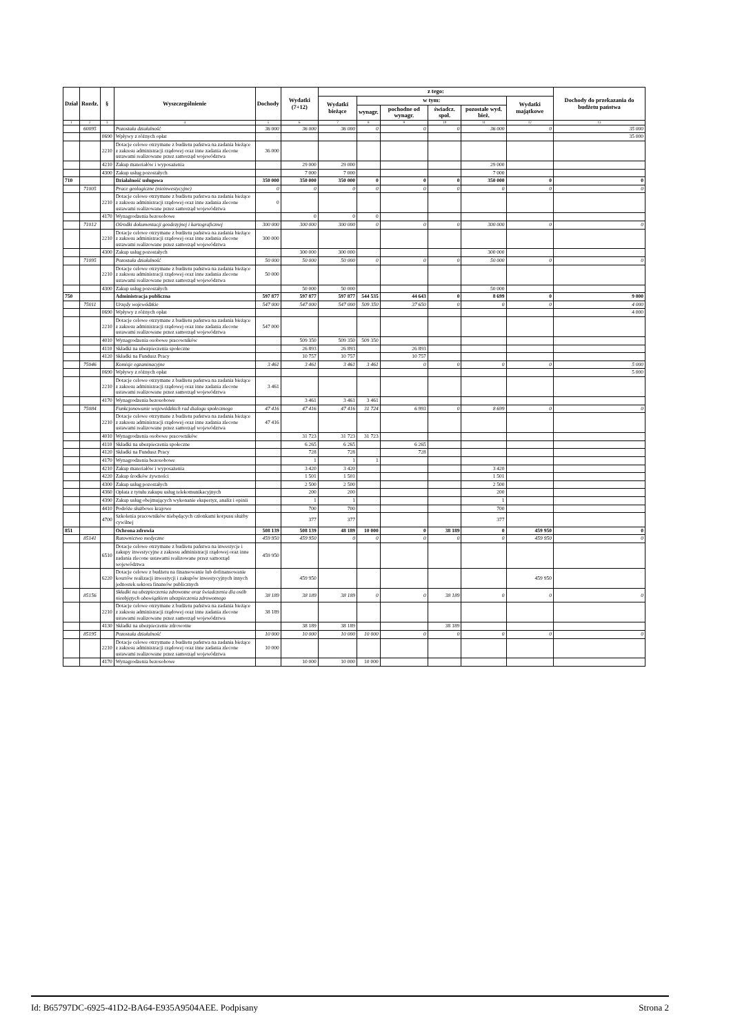| Dział | Rozdz. | § | Wyszczególnienie | Dochody | Wydatki (7+12) | z tego: | | | | | | Dochody do przekazania do budżetu państwa |
| --- | --- | --- | --- | --- | --- | --- | --- | --- | --- | --- | --- | --- |
| | | | | | | Wydatki bieżące | w tym: | | | | Wydatki majątkowe | |
| | | | | | | | wynagr. | pochodne od wynagr. | świadcz. społ. | pozostałe wyd. bież. | | |
| 1 | 2 | 3 | 4 | 5 | 6 | 7 | 8 | 9 | 10 | 11 | 12 | 13 |
| | 60095 | | Pozostała działalność | 36 000 | 36 000 | 36 000 | 0 | 0 | 0 | 36 000 | 0 | 35 000 |
| | | 0690 | Wpływy z różnych opłat | | | | | | | | | 35 000 |
| | | 2210 | Dotacje celowe otrzymane z budżetu państwa na zadania bieżące z zakresu administracji rządowej oraz inne zadania zlecone ustawami realizowane przez samorząd województwa | 36 000 | | | | | | | | |
| | | 4210 | Zakup materiałów i wyposażenia | | 29 000 | 29 000 | | | | 29 000 | | |
| | | 4300 | Zakup usług pozostałych | | 7 000 | 7 000 | | | | 7 000 | | |
| 710 | | | Działalność usługowa | 350 000 | 350 000 | 350 000 | 0 | 0 | 0 | 350 000 | 0 | 0 |
| | 71005 | | Prace geologiczne (nieinwestycyjne) | 0 | 0 | 0 | 0 | 0 | 0 | 0 | 0 | 0 |
| | | 2210 | Dotacje celowe otrzymane z budżetu państwa na zadania bieżące z zakresu administracji rządowej oraz inne zadania zlecone ustawami realizowane przez samorząd województwa | 0 | | | | | | | | |
| | | 4170 | Wynagrodzenia bezosobowe | | 0 | 0 | 0 | | | | | |
| | 71012 | | Ośrodki dokumentacji geodezyjnej i kartograficznej | 300 000 | 300 000 | 300 000 | 0 | 0 | 0 | 300 000 | 0 | 0 |
| | | 2210 | Dotacje celowe otrzymane z budżetu państwa na zadania bieżące z zakresu administracji rządowej oraz inne zadania zlecone ustawami realizowane przez samorząd województwa | 300 000 | | | | | | | | |
| | | 4300 | Zakup usług pozostałych | | 300 000 | 300 000 | | | | 300 000 | | |
| | 71095 | | Pozostała działalność | 50 000 | 50 000 | 50 000 | 0 | 0 | 0 | 50 000 | 0 | 0 |
| | | 2210 | Dotacje celowe otrzymane z budżetu państwa na zadania bieżące z zakresu administracji rządowej oraz inne zadania zlecone ustawami realizowane przez samorząd województwa | 50 000 | | | | | | | | |
| | | 4300 | Zakup usług pozostałych | | 50 000 | 50 000 | | | | 50 000 | | |
| 750 | | | Administracja publiczna | 597 877 | 597 877 | 597 877 | 544 535 | 44 643 | 0 | 8 699 | 0 | 9 000 |
| | 75011 | | Urzędy wojewódzkie | 547 000 | 547 000 | 547 000 | 509 350 | 37 650 | 0 | 0 | 0 | 4 000 |
| | | 0690 | Wpływy z różnych opłat | | | | | | | | | 4 000 |
| | | 2210 | Dotacje celowe otrzymane z budżetu państwa na zadania bieżące z zakresu administracji rządowej oraz inne zadania zlecone ustawami realizowane przez samorząd województwa | 547 000 | | | | | | | | |
| | | 4010 | Wynagrodzenia osobowe pracowników | | 509 350 | 509 350 | 509 350 | | | | | |
| | | 4110 | Składki na ubezpieczenia społeczne | | 26 893 | 26 893 | | 26 893 | | | | |
| | | 4120 | Składki na Fundusz Pracy | | 10 757 | 10 757 | | 10 757 | | | | |
| | 75046 | | Komisje egzaminacyjne | 3 461 | 3 461 | 3 461 | 3 461 | 0 | 0 | 0 | 0 | 5 000 |
| | | 0690 | Wpływy z różnych opłat | | | | | | | | | 5 000 |
| | | 2210 | Dotacje celowe otrzymane z budżetu państwa na zadania bieżące z zakresu administracji rządowej oraz inne zadania zlecone ustawami realizowane przez samorząd województwa | 3 461 | | | | | | | | |
| | | 4170 | Wynagrodzenia bezosobowe | | 3 461 | 3 461 | 3 461 | | | | | |
| | 75084 | | Funkcjonowanie wojewódzkich rad dialogu społecznego | 47 416 | 47 416 | 47 416 | 31 724 | 6 993 | 0 | 8 699 | 0 | 0 |
| | | 2210 | Dotacje celowe otrzymane z budżetu państwa na zadania bieżące z zakresu administracji rządowej oraz inne zadania zlecone ustawami realizowane przez samorząd województwa | 47 416 | | | | | | | | |
| | | 4010 | Wynagrodzenia osobowe pracowników | | 31 723 | 31 723 | 31 723 | | | | | |
| | | 4110 | Składki na ubezpieczenia społeczne | | 6 265 | 6 265 | | 6 265 | | | | |
| | | 4120 | Składki na Fundusz Pracy | | 728 | 728 | | 728 | | | | |
| | | 4170 | Wynagrodzenia bezosobowe | | 1 | 1 | 1 | | | | | |
| | | 4210 | Zakup materiałów i wyposażenia | | 3 420 | 3 420 | | | | 3 420 | | |
| | | 4220 | Zakup środków żywności | | 1 501 | 1 501 | | | | 1 501 | | |
| | | 4300 | Zakup usług pozostałych | | 2 500 | 2 500 | | | | 2 500 | | |
| | | 4360 | Opłata z tytułu zakupu usług telekomunikacyjnych | | 200 | 200 | | | | 200 | | |
| | | 4390 | Zakup usług obejmujących wykonanie ekspertyz, analiz i opinii | | 1 | 1 | | | | 1 | | |
| | | 4410 | Podróże służbowe krajowe | | 700 | 700 | | | | 700 | | |
| | | 4700 | Szkolenia pracowników niebędących członkami korpusu służby cywilnej | | 377 | 377 | | | | 377 | | |
| 851 | | | Ochrona zdrowia | 508 139 | 508 139 | 48 189 | 10 000 | 0 | 38 189 | 0 | 459 950 | 0 |
| | 85141 | | Ratownictwo medyczne | 459 950 | 459 950 | 0 | 0 | 0 | 0 | 0 | 459 950 | 0 |
| | | 6510 | Dotacje celowe otrzymane z budżetu państwa na inwestycje i zakupy inwestycyjne z zakresu administracji rządowej oraz inne zadania zlecone ustawami realizowane przez samorząd województwa | 459 950 | | | | | | | | |
| | | 6220 | Dotacje celowe z budżetu na finansowanie lub dofinansowanie kosztów realizacji inwestycji i zakupów inwestycyjnych innych jednostek sektora finansów publicznych | | 459 950 | | | | | | 459 950 | |
| | 85156 | | Składki na ubezpieczenia zdrowotne oraz świadczenia dla osób nieobjętych obowiązkiem ubezpieczenia zdrowotnego | 38 189 | 38 189 | 38 189 | 0 | 0 | 38 189 | 0 | 0 | 0 |
| | | 2210 | Dotacje celowe otrzymane z budżetu państwa na zadania bieżące z zakresu administracji rządowej oraz inne zadania zlecone ustawami realizowane przez samorząd województwa | 38 189 | | | | | | | | |
| | | 4130 | Składki na ubezpieczenie zdrowotne | | 38 189 | 38 189 | | | 38 189 | | | |
| | 85195 | | Pozostała działalność | 10 000 | 10 000 | 10 000 | 10 000 | 0 | 0 | 0 | 0 | 0 |
| | | 2210 | Dotacje celowe otrzymane z budżetu państwa na zadania bieżące z zakresu administracji rządowej oraz inne zadania zlecone ustawami realizowane przez samorząd województwa | 10 000 | | | | | | | | |
| | | 4170 | Wynagrodzenia bezosobowe | | 10 000 | 10 000 | 10 000 | | | | | |
Id: B65797DC-6925-41D2-BA64-E935A9504AEE. Podpisany Strona 2